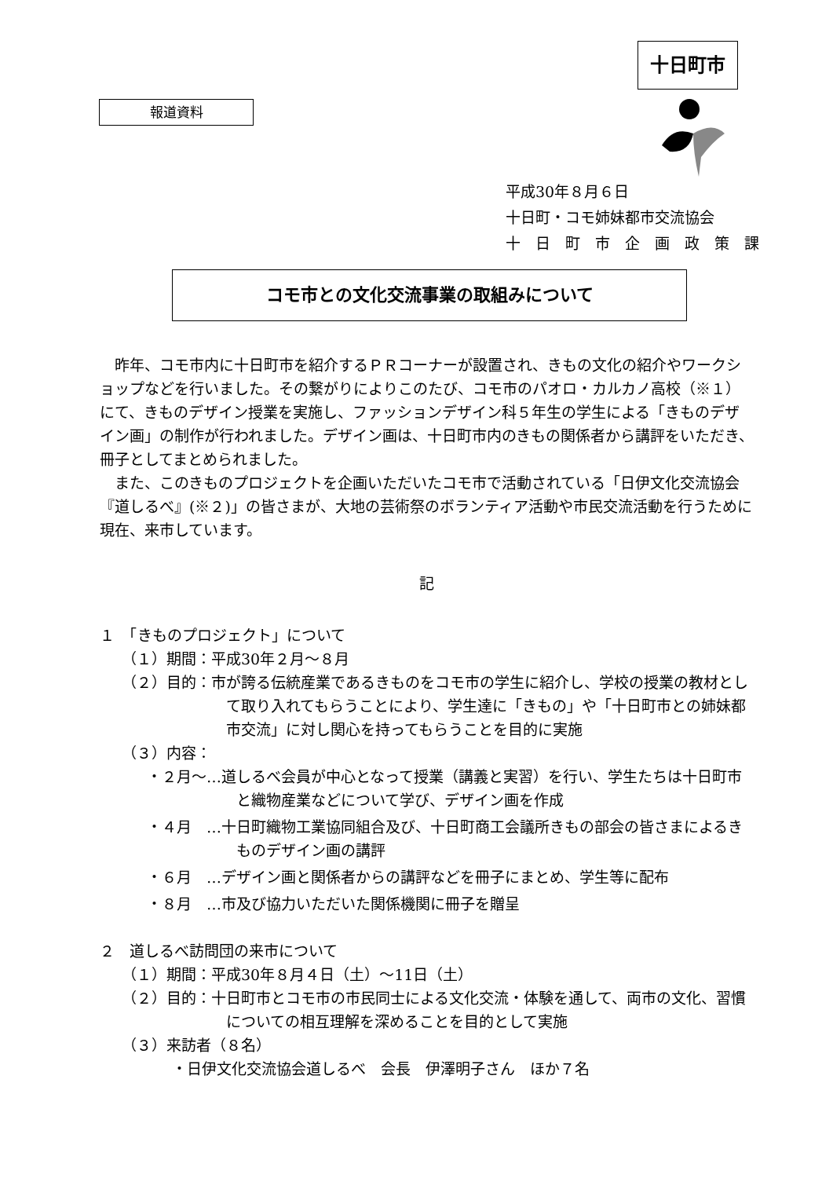十日町市
報道資料
平成30年８月６日
十日町・コモ姉妹都市交流協会
十　日　町　市　企　画　政　策　課
コモ市との文化交流事業の取組みについて
昨年、コモ市内に十日町市を紹介するＰＲコーナーが設置され、きもの文化の紹介やワークショップなどを行いました。その繋がりによりこのたび、コモ市のパオロ・カルカノ高校（※１）にて、きものデザイン授業を実施し、ファッションデザイン科５年生の学生による「きものデザイン画」の制作が行われました。デザイン画は、十日町市内のきもの関係者から講評をいただき、冊子としてまとめられました。
また、このきものプロジェクトを企画いただいたコモ市で活動されている「日伊文化交流協会『道しるべ』(※２)」の皆さまが、大地の芸術祭のボランティア活動や市民交流活動を行うために現在、来市しています。
記
１　「きものプロジェクト」について
（１）期間：平成30年２月～８月
（２）目的：市が誇る伝統産業であるきものをコモ市の学生に紹介し、学校の授業の教材として取り入れてもらうことにより、学生達に「きもの」や「十日町市との姉妹都市交流」に対し関心を持ってもらうことを目的に実施
（３）内容：
・２月～…道しるべ会員が中心となって授業（講義と実習）を行い、学生たちは十日町市と織物産業などについて学び、デザイン画を作成
・４月　…十日町織物工業協同組合及び、十日町商工会議所きもの部会の皆さまによるきものデザイン画の講評
・６月　…デザイン画と関係者からの講評などを冊子にまとめ、学生等に配布
・８月　…市及び協力いただいた関係機関に冊子を贈呈
２　道しるべ訪問団の来市について
（１）期間：平成30年８月４日（土）～11日（土）
（２）目的：十日町市とコモ市の市民同士による文化交流・体験を通して、両市の文化、習慣についての相互理解を深めることを目的として実施
（３）来訪者（８名）
・日伊文化交流協会道しるべ　会長　伊澤明子さん　ほか７名